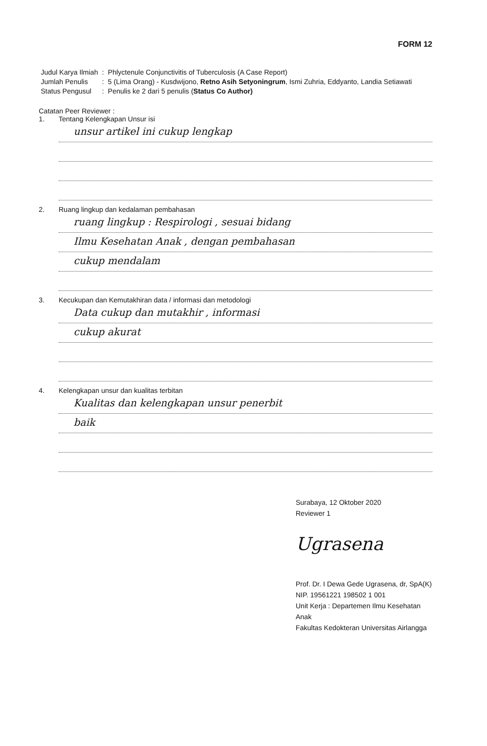FORM 12
| Judul Karya Ilmiah | : | Phlyctenule Conjunctivitis of Tuberculosis (A Case Report) |
| Jumlah Penulis | : | 5 (Lima Orang) - Kusdwijono, Retno Asih Setyoningrum , Ismi Zuhria, Eddyanto, Landia Setiawati |
| Status Pengusul | : | Penulis ke 2 dari 5 penulis ( Status Co Author) |
Catatan Peer Reviewer :
1. Tentang Kelengkapan Unsur isi
unsur artikel ini cukup lengkap
2. Ruang lingkup dan kedalaman pembahasan
ruang lingkup : Respirologi , sesuai bidang
Ilmu Kesehatan Anak , dengan pembahasan
cukup mendalam
3. Kecukupan dan Kemutakhiran data / informasi dan metodologi
Data cukup dan mutakhir , informasi
cukup akurat
4. Kelengkapan unsur dan kualitas terbitan
Kualitas dan kelengkapan unsur penerbit
baik
Surabaya, 12 Oktober 2020
Reviewer 1
Ugrasena
Prof. Dr. I Dewa Gede Ugrasena, dr, SpA(K)
NIP. 19561221 198502 1 001
Unit Kerja : Departemen Ilmu Kesehatan Anak
Fakultas Kedokteran Universitas Airlangga